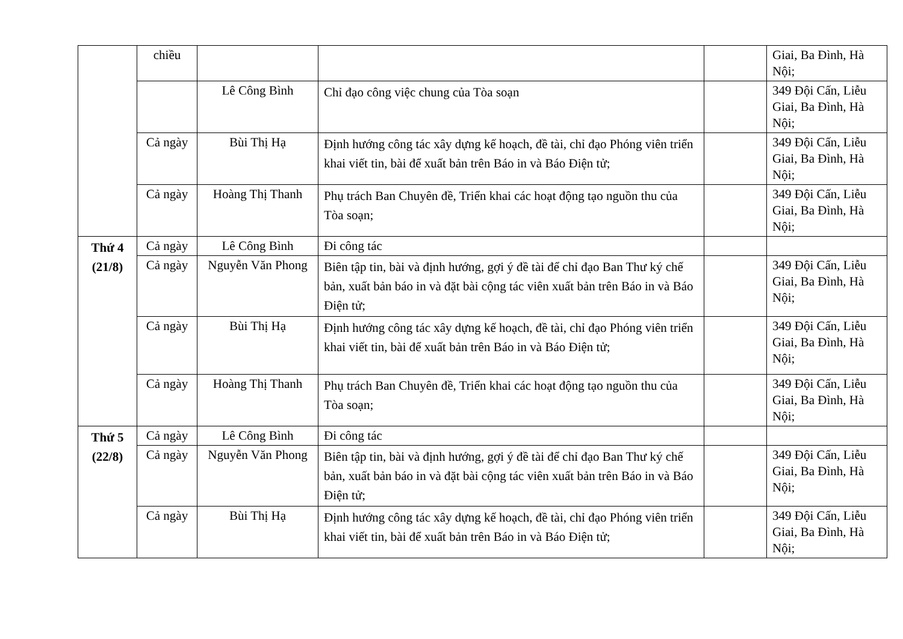| | chiều | | | | Giai, Ba Đình, Hà Nội; |
| | | Lê Công Bình | Chỉ đạo công việc chung của Tòa soạn | | 349 Đội Cấn, Liễu Giai, Ba Đình, Hà Nội; |
| | Cả ngày | Bùi Thị Hạ | Định hướng công tác xây dựng kế hoạch, đề tài, chỉ đạo Phóng viên triển khai viết tin, bài để xuất bản trên Báo in và Báo Điện tử; | | 349 Đội Cấn, Liễu Giai, Ba Đình, Hà Nội; |
| | Cả ngày | Hoàng Thị Thanh | Phụ trách Ban Chuyên đề, Triển khai các hoạt động tạo nguồn thu của Tòa soạn; | | 349 Đội Cấn, Liễu Giai, Ba Đình, Hà Nội; |
| Thứ 4 (21/8) | Cả ngày | Lê Công Bình | Đi công tác | | |
| | Cả ngày | Nguyễn Văn Phong | Biên tập tin, bài và định hướng, gợi ý đề tài để chỉ đạo Ban Thư ký chế bản, xuất bản báo in và đặt bài cộng tác viên xuất bản trên Báo in và Báo Điện tử; | | 349 Đội Cấn, Liễu Giai, Ba Đình, Hà Nội; |
| | Cả ngày | Bùi Thị Hạ | Định hướng công tác xây dựng kế hoạch, đề tài, chỉ đạo Phóng viên triển khai viết tin, bài để xuất bản trên Báo in và Báo Điện tử; | | 349 Đội Cấn, Liễu Giai, Ba Đình, Hà Nội; |
| | Cả ngày | Hoàng Thị Thanh | Phụ trách Ban Chuyên đề, Triển khai các hoạt động tạo nguồn thu của Tòa soạn; | | 349 Đội Cấn, Liễu Giai, Ba Đình, Hà Nội; |
| Thứ 5 (22/8) | Cả ngày | Lê Công Bình | Đi công tác | | |
| | Cả ngày | Nguyễn Văn Phong | Biên tập tin, bài và định hướng, gợi ý đề tài để chỉ đạo Ban Thư ký chế bản, xuất bản báo in và đặt bài cộng tác viên xuất bản trên Báo in và Báo Điện tử; | | 349 Đội Cấn, Liễu Giai, Ba Đình, Hà Nội; |
| | Cả ngày | Bùi Thị Hạ | Định hướng công tác xây dựng kế hoạch, đề tài, chỉ đạo Phóng viên triển khai viết tin, bài để xuất bản trên Báo in và Báo Điện tử; | | 349 Đội Cấn, Liễu Giai, Ba Đình, Hà Nội; |